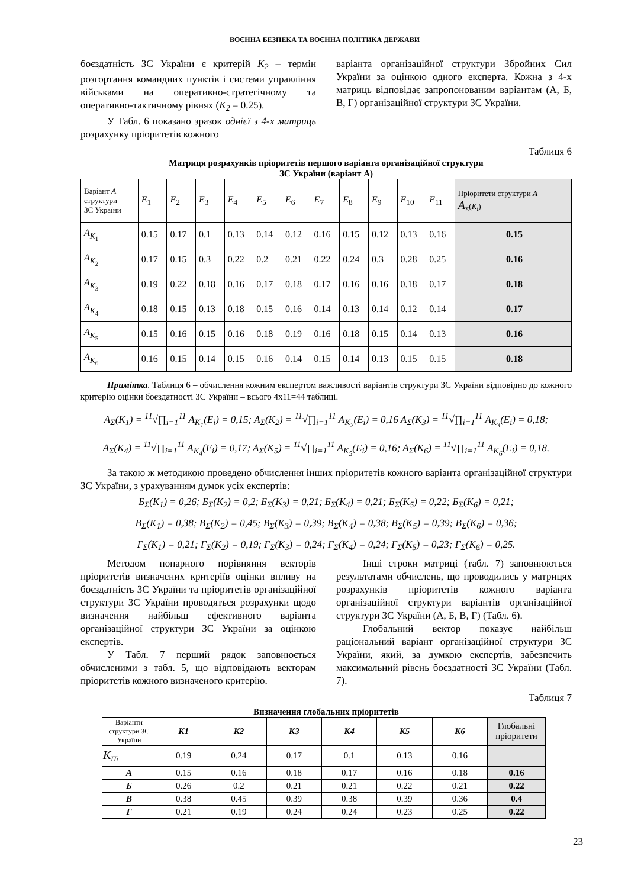ВОЄННА БЕЗПЕКА ТА ВОЄННА ПОЛІТИКА ДЕРЖАВИ
боєздатність ЗС України є критерій К<sub>2</sub> – термін розгортання командних пунктів і системи управління військами на оперативно-стратегічному та оперативно-тактичному рівнях (К<sub>2</sub> = 0.25).
У Табл. 6 показано зразок однієї з 4-х матриць розрахунку пріоритетів кожного
варіанта організаційної структури Збройних Сил України за оцінкою одного експерта. Кожна з 4-х матриць відповідає запропонованим варіантам (А, Б, В, Г) організаційної структури ЗС України.
Таблиця 6
Матриця розрахунків пріоритетів першого варіанта організаційної структури
ЗС України (варіант А)
| Варіант А структури ЗС України | E<sub>1</sub> | E<sub>2</sub> | E<sub>3</sub> | E<sub>4</sub> | E<sub>5</sub> | E<sub>6</sub> | E<sub>7</sub> | E<sub>8</sub> | E<sub>9</sub> | E<sub>10</sub> | E<sub>11</sub> | Пріоритети структури А A<sub>Σ</sub>( K<sub>i</sub> ) |
| A<sub>K<sub>1</sub></sub> | 0.15 | 0.17 | 0.1 | 0.13 | 0.14 | 0.12 | 0.16 | 0.15 | 0.12 | 0.13 | 0.16 | 0.15 |
| A<sub>K<sub>2</sub></sub> | 0.17 | 0.15 | 0.3 | 0.22 | 0.2 | 0.21 | 0.22 | 0.24 | 0.3 | 0.28 | 0.25 | 0.16 |
| A<sub>K<sub>3</sub></sub> | 0.19 | 0.22 | 0.18 | 0.16 | 0.17 | 0.18 | 0.17 | 0.16 | 0.16 | 0.18 | 0.17 | 0.18 |
| A<sub>K<sub>4</sub></sub> | 0.18 | 0.15 | 0.13 | 0.18 | 0.15 | 0.16 | 0.14 | 0.13 | 0.14 | 0.12 | 0.14 | 0.17 |
| A<sub>K<sub>5</sub></sub> | 0.15 | 0.16 | 0.15 | 0.16 | 0.18 | 0.19 | 0.16 | 0.18 | 0.15 | 0.14 | 0.13 | 0.16 |
| A<sub>K<sub>6</sub></sub> | 0.16 | 0.15 | 0.14 | 0.15 | 0.16 | 0.14 | 0.15 | 0.14 | 0.13 | 0.15 | 0.15 | 0.18 |
Примітка. Таблиця 6 – обчислення кожним експертом важливості варіантів структури ЗС України відповідно до кожного критерію оцінки боєздатності ЗС України – всього 4х11=44 таблиці.
A<sub>Σ</sub>(K<sub>1</sub>) = <sup>11</sup>√∏<sub>i=1</sub><sup>11</sup> A<sub>K<sub>1</sub></sub>(E<sub>i</sub>) = 0,15; A<sub>Σ</sub>(K<sub>2</sub>) = <sup>11</sup>√∏<sub>i=1</sub><sup>11</sup> A<sub>K<sub>2</sub></sub>(E<sub>i</sub>) = 0,16 A<sub>Σ</sub>(K<sub>3</sub>) = <sup>11</sup>√∏<sub>i=1</sub><sup>11</sup> A<sub>K<sub>3</sub></sub>(E<sub>i</sub>) = 0,18;
A<sub>Σ</sub>(K<sub>4</sub>) = <sup>11</sup>√∏<sub>i=1</sub><sup>11</sup> A<sub>K<sub>4</sub></sub>(E<sub>i</sub>) = 0,17; A<sub>Σ</sub>(K<sub>5</sub>) = <sup>11</sup>√∏<sub>i=1</sub><sup>11</sup> A<sub>K<sub>5</sub></sub>(E<sub>i</sub>) = 0,16; A<sub>Σ</sub>(K<sub>6</sub>) = <sup>11</sup>√∏<sub>i=1</sub><sup>11</sup> A<sub>K<sub>6</sub></sub>(E<sub>i</sub>) = 0,18.
За такою ж методикою проведено обчислення інших пріоритетів кожного варіанта організаційної структури ЗС України, з урахуванням думок усіх експертів:
Б<sub>Σ</sub>(K<sub>1</sub>) = 0,26; Б<sub>Σ</sub>(K<sub>2</sub>) = 0,2; Б<sub>Σ</sub>(K<sub>3</sub>) = 0,21; Б<sub>Σ</sub>(K<sub>4</sub>) = 0,21; Б<sub>Σ</sub>(K<sub>5</sub>) = 0,22; Б<sub>Σ</sub>(K<sub>6</sub>) = 0,21;
В<sub>Σ</sub>(K<sub>1</sub>) = 0,38; В<sub>Σ</sub>(K<sub>2</sub>) = 0,45; В<sub>Σ</sub>(K<sub>3</sub>) = 0,39; В<sub>Σ</sub>(K<sub>4</sub>) = 0,38; В<sub>Σ</sub>(K<sub>5</sub>) = 0,39; В<sub>Σ</sub>(K<sub>6</sub>) = 0,36;
Г<sub>Σ</sub>(K<sub>1</sub>) = 0,21; Г<sub>Σ</sub>(K<sub>2</sub>) = 0,19; Г<sub>Σ</sub>(K<sub>3</sub>) = 0,24; Г<sub>Σ</sub>(K<sub>4</sub>) = 0,24; Г<sub>Σ</sub>(K<sub>5</sub>) = 0,23; Г<sub>Σ</sub>(K<sub>6</sub>) = 0,25.
Методом попарного порівняння векторів пріоритетів визначених критеріїв оцінки впливу на боєздатність ЗС України та пріоритетів організаційної структури ЗС України проводяться розрахунки щодо визначення найбільш ефективного варіанта організаційної структури ЗС України за оцінкою експертів.
У Табл. 7 перший рядок заповнюється обчисленими з табл. 5, що відповідають векторам пріоритетів кожного визначеного критерію.
Інші строки матриці (табл. 7) заповнюються результатами обчислень, що проводились у матрицях розрахунків пріоритетів кожного варіанта організаційної структури варіантів організаційної структури ЗС України (А, Б, В, Г) (Табл. 6).
Глобальний вектор показує найбільш раціональний варіант організаційної структури ЗС України, який, за думкою експертів, забезпечить максимальний рівень боєздатності ЗС України (Табл. 7).
Таблиця 7
Визначення глобальних пріоритетів
| Варіанти структури ЗС України | К1 | К2 | К3 | К4 | К5 | К6 | Глобальні пріоритети |
| K<sub>Пi</sub> | 0.19 | 0.24 | 0.17 | 0.1 | 0.13 | 0.16 | |
| А | 0.15 | 0.16 | 0.18 | 0.17 | 0.16 | 0.18 | 0.16 |
| Б | 0.26 | 0.2 | 0.21 | 0.21 | 0.22 | 0.21 | 0.22 |
| В | 0.38 | 0.45 | 0.39 | 0.38 | 0.39 | 0.36 | 0.4 |
| Г | 0.21 | 0.19 | 0.24 | 0.24 | 0.23 | 0.25 | 0.22 |
23